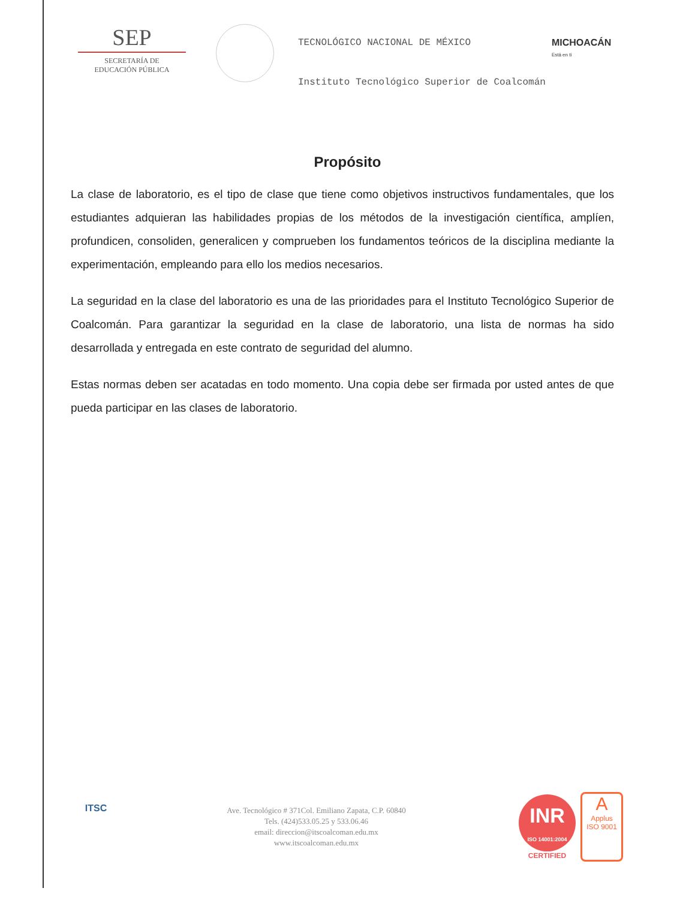SEP
SECRETARÍA DE
EDUCACIÓN PÚBLICA
TECNOLÓGICO NACIONAL DE MÉXICO
Instituto Tecnológico Superior de Coalcomán
MICHOACÁN
Está en ti
Propósito
La clase de laboratorio, es el tipo de clase que tiene como objetivos instructivos fundamentales, que los estudiantes adquieran las habilidades propias de los métodos de la investigación científica, amplíen, profundicen, consoliden, generalicen y comprueben los fundamentos teóricos de la disciplina mediante la experimentación, empleando para ello los medios necesarios.
La seguridad en la clase del laboratorio es una de las prioridades para el Instituto Tecnológico Superior de Coalcomán. Para garantizar la seguridad en la clase de laboratorio, una lista de normas ha sido desarrollada y entregada en este contrato de seguridad del alumno.
Estas normas deben ser acatadas en todo momento. Una copia debe ser firmada por usted antes de que pueda participar en las clases de laboratorio.
ITSC
Ave. Tecnológico # 371Col. Emiliano Zapata, C.P. 60840
Tels. (424)533.05.25 y 533.06.46
email: direccion@itscoalcoman.edu.mx
www.itscoalcoman.edu.mx
INR
ISO 14001:2004
CERTIFIED
A
Applus
ISO 9001